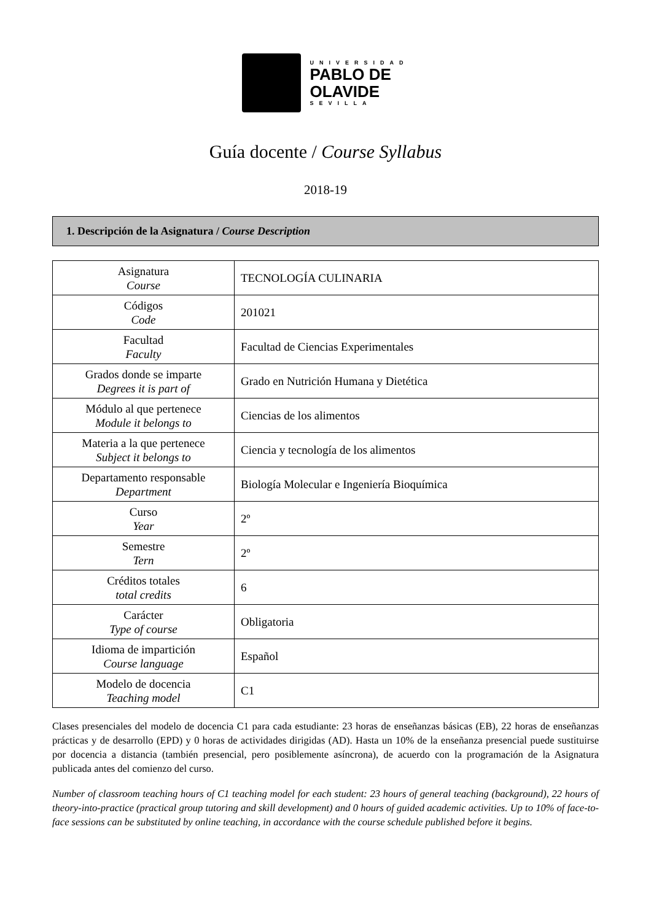UNIVERSIDAD
PABLO DE
OLAVIDE
SEVILLA
Guía docente / Course Syllabus
2018-19
1. Descripción de la Asignatura / Course Description
| Asignatura Course | TECNOLOGÍA CULINARIA |
| Códigos Code | 201021 |
| Facultad Faculty | Facultad de Ciencias Experimentales |
| Grados donde se imparte Degrees it is part of | Grado en Nutrición Humana y Dietética |
| Módulo al que pertenece Module it belongs to | Ciencias de los alimentos |
| Materia a la que pertenece Subject it belongs to | Ciencia y tecnología de los alimentos |
| Departamento responsable Department | Biología Molecular e Ingeniería Bioquímica |
| Curso Year | 2º |
| Semestre Tern | 2º |
| Créditos totales total credits | 6 |
| Carácter Type of course | Obligatoria |
| Idioma de impartición Course language | Español |
| Modelo de docencia Teaching model | C1 |
Clases presenciales del modelo de docencia C1 para cada estudiante: 23 horas de enseñanzas básicas (EB), 22 horas de enseñanzas prácticas y de desarrollo (EPD) y 0 horas de actividades dirigidas (AD). Hasta un 10% de la enseñanza presencial puede sustituirse por docencia a distancia (también presencial, pero posiblemente asíncrona), de acuerdo con la programación de la Asignatura publicada antes del comienzo del curso.
Number of classroom teaching hours of C1 teaching model for each student: 23 hours of general teaching (background), 22 hours of theory-into-practice (practical group tutoring and skill development) and 0 hours of guided academic activities. Up to 10% of face-to-face sessions can be substituted by online teaching, in accordance with the course schedule published before it begins.